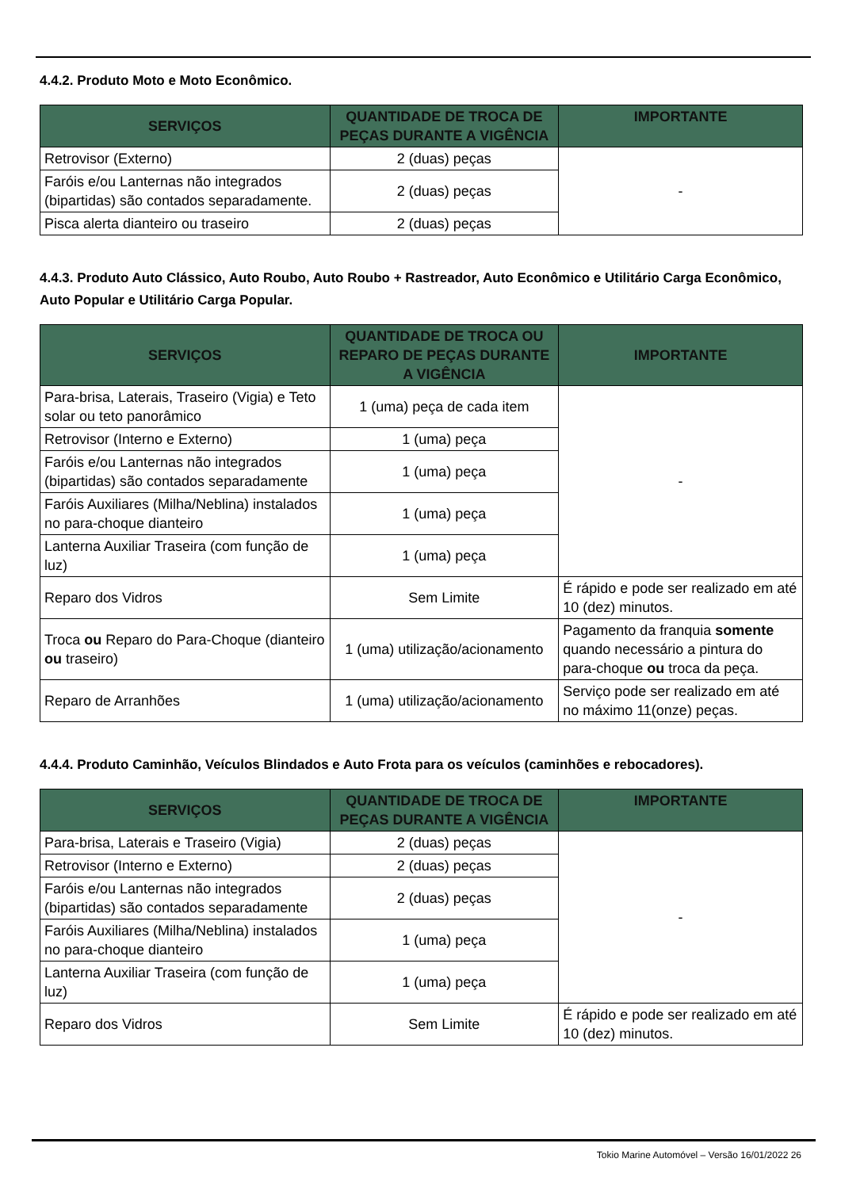4.4.2. Produto Moto e Moto Econômico.
| SERVIÇOS | QUANTIDADE DE TROCA DE PEÇAS DURANTE A VIGÊNCIA | IMPORTANTE |
| --- | --- | --- |
| Retrovisor (Externo) | 2 (duas) peças | - |
| Faróis e/ou Lanternas não integrados (bipartidas) são contados separadamente. | 2 (duas) peças | |
| Pisca alerta dianteiro ou traseiro | 2 (duas) peças | |
4.4.3. Produto Auto Clássico, Auto Roubo, Auto Roubo + Rastreador, Auto Econômico e Utilitário Carga Econômico, Auto Popular e Utilitário Carga Popular.
| SERVIÇOS | QUANTIDADE DE TROCA OU REPARO DE PEÇAS DURANTE A VIGÊNCIA | IMPORTANTE |
| --- | --- | --- |
| Para-brisa, Laterais, Traseiro (Vigia) e Teto solar ou teto panorâmico | 1 (uma) peça de cada item | - |
| Retrovisor (Interno e Externo) | 1 (uma) peça | |
| Faróis e/ou Lanternas não integrados (bipartidas) são contados separadamente | 1 (uma) peça | |
| Faróis Auxiliares (Milha/Neblina) instalados no para-choque dianteiro | 1 (uma) peça | |
| Lanterna Auxiliar Traseira (com função de luz) | 1 (uma) peça | |
| Reparo dos Vidros | Sem Limite | É rápido e pode ser realizado em até 10 (dez) minutos. |
| Troca ou Reparo do Para-Choque (dianteiro ou traseiro) | 1 (uma) utilização/acionamento | Pagamento da franquia somente quando necessário a pintura do para-choque ou troca da peça. |
| Reparo de Arranhões | 1 (uma) utilização/acionamento | Serviço pode ser realizado em até no máximo 11(onze) peças. |
4.4.4. Produto Caminhão, Veículos Blindados e Auto Frota para os veículos (caminhões e rebocadores).
| SERVIÇOS | QUANTIDADE DE TROCA DE PEÇAS DURANTE A VIGÊNCIA | IMPORTANTE |
| --- | --- | --- |
| Para-brisa, Laterais e Traseiro (Vigia) | 2 (duas) peças | - |
| Retrovisor (Interno e Externo) | 2 (duas) peças | |
| Faróis e/ou Lanternas não integrados (bipartidas) são contados separadamente | 2 (duas) peças | |
| Faróis Auxiliares (Milha/Neblina) instalados no para-choque dianteiro | 1 (uma) peça | |
| Lanterna Auxiliar Traseira (com função de luz) | 1 (uma) peça | |
| Reparo dos Vidros | Sem Limite | É rápido e pode ser realizado em até 10 (dez) minutos. |
Tokio Marine Automóvel – Versão 16/01/2022 26